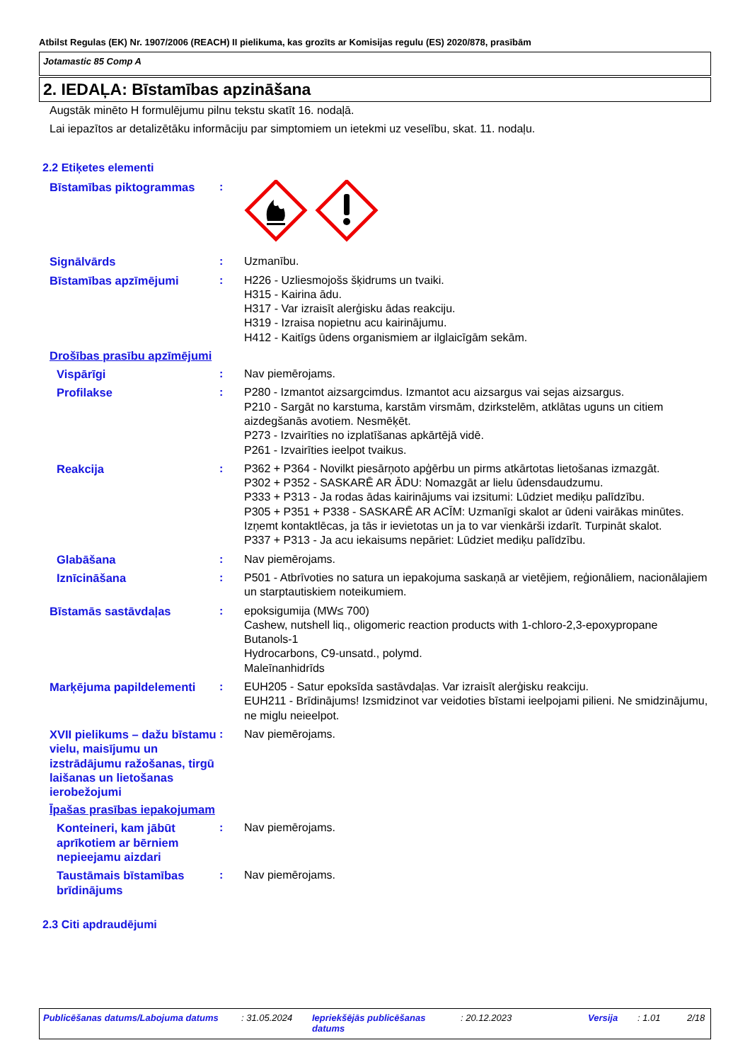Atbilst Regulas (EK) Nr. 1907/2006 (REACH) II pielikuma, kas grozīts ar Komisijas regulu (ES) 2020/878, prasībām
Jotamastic 85 Comp A
2. IEDAĻA: Bīstamības apzināšana
Augstāk minēto H formulējumu pilnu tekstu skatīt 16. nodaļā.
Lai iepazītos ar detalizētāku informāciju par simptomiem un ietekmi uz veselību, skat. 11. nodaļu.
2.2 Etiķetes elementi
Bīstamības piktogrammas :
Signālvārds : Uzmanību.
Bīstamības apzīmējumi : H226 - Uzliesmojošs šķidrums un tvaiki.
H315 - Kairina ādu.
H317 - Var izraisīt alerģisku ādas reakciju.
H319 - Izraisa nopietnu acu kairinājumu.
H412 - Kaitīgs ūdens organismiem ar ilglaicīgām sekām.
Drošības prasību apzīmējumi
Vispārīgi : Nav piemērojams.
Profilakse : P280 - Izmantot aizsargcimdus. Izmantot acu aizsargus vai sejas aizsargus.
P210 - Sargāt no karstuma, karstām virsmām, dzirkstelēm, atklātas uguns un citiem aizdegšanās avotiem. Nesmēķēt.
P273 - Izvairīties no izplatīšanas apkārtējā vidē.
P261 - Izvairīties ieelpot tvaikus.
Reakcija : P362 + P364 - Novilkt piesārņoto apģērbu un pirms atkārtotas lietošanas izmazgāt.
P302 + P352 - SASKARĒ AR ĀDU: Nomazgāt ar lielu ūdensdaudzumu.
P333 + P313 - Ja rodas ādas kairinājums vai izsitumi: Lūdziet mediķu palīdzību.
P305 + P351 + P338 - SASKARĒ AR ACĪM: Uzmanīgi skalot ar ūdeni vairākas minūtes. Izņemt kontaktlēcas, ja tās ir ievietotas un ja to var vienkārši izdarīt. Turpināt skalot.
P337 + P313 - Ja acu iekaisums nepāriet: Lūdziet mediķu palīdzību.
Glabāšana : Nav piemērojams.
Iznīcināšana : P501 - Atbrīvoties no satura un iepakojuma saskaņā ar vietējiem, reģionāliem, nacionālajiem un starptautiskiem noteikumiem.
Bīstamās sastāvdaļas : epoksigumija (MW≤ 700)
Cashew, nutshell liq., oligomeric reaction products with 1-chloro-2,3-epoxypropane
Butanols-1
Hydrocarbons, C9-unsatd., polymd.
Maleīnanhidrīds
Marķējuma papildelementi : EUH205 - Satur epoksīda sastāvdaļas. Var izraisīt alerģisku reakciju.
EUH211 - Brīdinājums! Izsmidzinot var veidoties bīstami ieelpojami pilieni. Ne smidzinājumu, ne miglu neieelpot.
XVII pielikums – dažu bīstamu vielu, maisījumu un izstrādājumu ražošanas, tirgū laišanas un lietošanas ierobežojumi
: Nav piemērojams.
Īpašas prasības iepakojumam
Konteineri, kam jābūt aprīkotiem ar bērniem nepieejamu aizdari
: Nav piemērojams.
Taustāmais bīstamības brīdinājums
: Nav piemērojams.
2.3 Citi apdraudējumi
Publicēšanas datums/Labojuma datums : 31.05.2024 Iepriekšējās publicēšanas datums
: 20.12.2023 Versija : 1.01 2/18